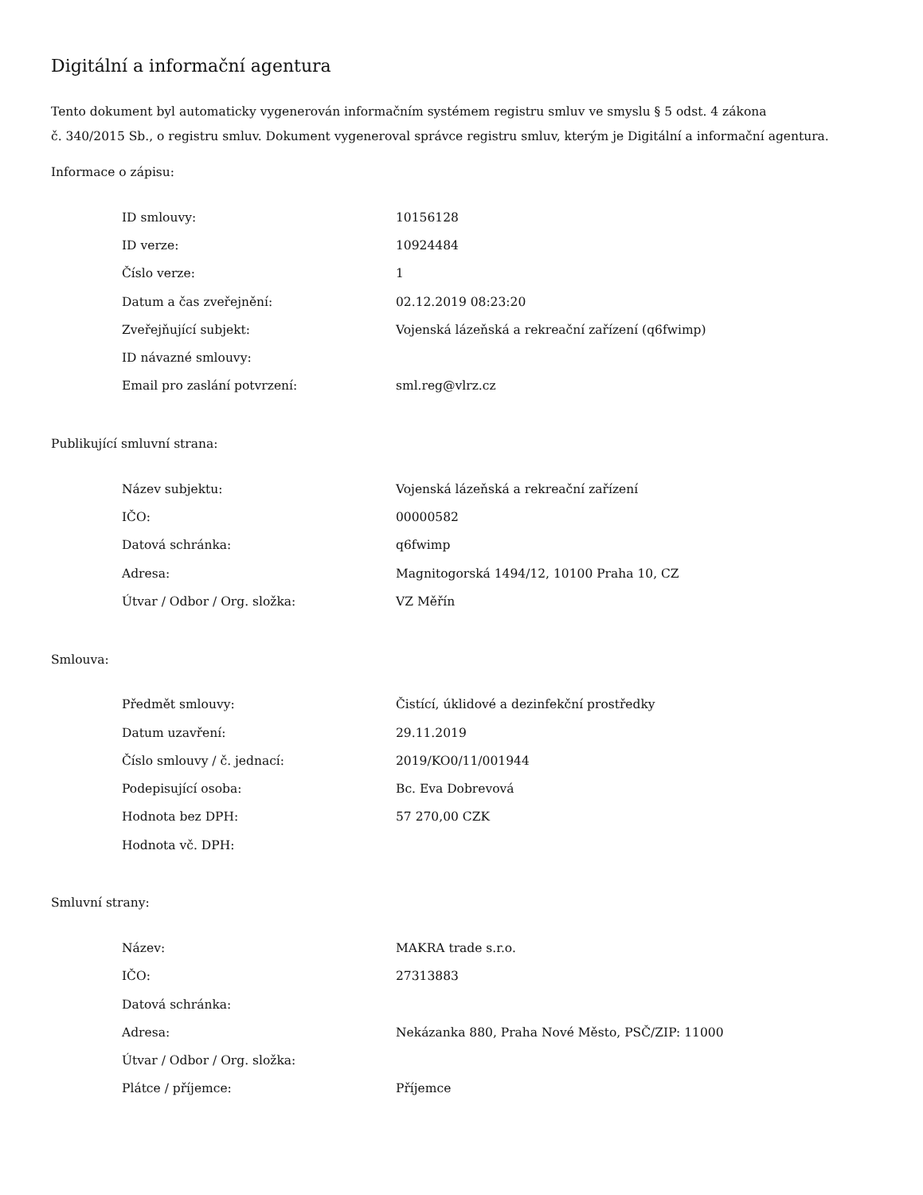Digitální a informační agentura
Tento dokument byl automaticky vygenerován informačním systémem registru smluv ve smyslu § 5 odst. 4 zákona
č. 340/2015 Sb., o registru smluv. Dokument vygeneroval správce registru smluv, kterým je Digitální a informační agentura.
Informace o zápisu:
| ID smlouvy: | 10156128 |
| ID verze: | 10924484 |
| Číslo verze: | 1 |
| Datum a čas zveřejnění: | 02.12.2019 08:23:20 |
| Zveřejňující subjekt: | Vojenská lázeňská a rekreační zařízení (q6fwimp) |
| ID návazné smlouvy: | |
| Email pro zaslání potvrzení: | sml.reg@vlrz.cz |
Publikující smluvní strana:
| Název subjektu: | Vojenská lázeňská a rekreační zařízení |
| IČO: | 00000582 |
| Datová schránka: | q6fwimp |
| Adresa: | Magnitogorská 1494/12, 10100 Praha 10, CZ |
| Útvar / Odbor / Org. složka: | VZ Měřín |
Smlouva:
| Předmět smlouvy: | Čistící, úklidové a dezinfekční prostředky |
| Datum uzavření: | 29.11.2019 |
| Číslo smlouvy / č. jednací: | 2019/KO0/11/001944 |
| Podepisující osoba: | Bc. Eva Dobrevová |
| Hodnota bez DPH: | 57 270,00 CZK |
| Hodnota vč. DPH: | |
Smluvní strany:
| Název: | MAKRA trade s.r.o. |
| IČO: | 27313883 |
| Datová schránka: | |
| Adresa: | Nekázanka 880, Praha Nové Město, PSČ/ZIP: 11000 |
| Útvar / Odbor / Org. složka: | |
| Plátce / příjemce: | Příjemce |